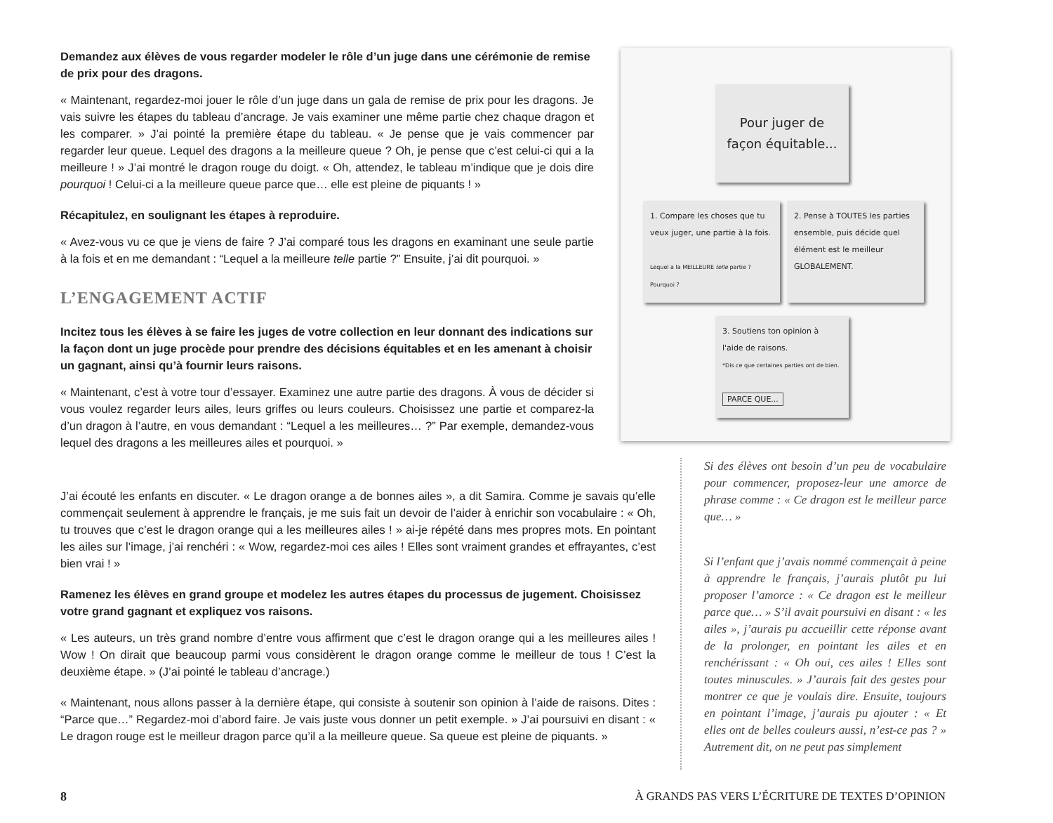Demandez aux élèves de vous regarder modeler le rôle d’un juge dans une cérémonie de remise de prix pour des dragons.
« Maintenant, regardez-moi jouer le rôle d’un juge dans un gala de remise de prix pour les dragons. Je vais suivre les étapes du tableau d’ancrage. Je vais examiner une même partie chez chaque dragon et les comparer. » J’ai pointé la première étape du tableau. « Je pense que je vais commencer par regarder leur queue. Lequel des dragons a la meilleure queue ? Oh, je pense que c’est celui-ci qui a la meilleure ! » J’ai montré le dragon rouge du doigt. « Oh, attendez, le tableau m’indique que je dois dire pourquoi ! Celui-ci a la meilleure queue parce que… elle est pleine de piquants ! »
Récapitulez, en soulignant les étapes à reproduire.
« Avez-vous vu ce que je viens de faire ? J’ai comparé tous les dragons en examinant une seule partie à la fois et en me demandant : “Lequel a la meilleure telle partie ?” Ensuite, j’ai dit pourquoi. »
L’ENGAGEMENT ACTIF
Incitez tous les élèves à se faire les juges de votre collection en leur donnant des indications sur la façon dont un juge procède pour prendre des décisions équitables et en les amenant à choisir un gagnant, ainsi qu’à fournir leurs raisons.
« Maintenant, c’est à votre tour d’essayer. Examinez une autre partie des dragons. À vous de décider si vous voulez regarder leurs ailes, leurs griffes ou leurs couleurs. Choisissez une partie et comparez-la d’un dragon à l’autre, en vous demandant : “Lequel a les meilleures… ?” Par exemple, demandez-vous lequel des dragons a les meilleures ailes et pourquoi. »
Pour juger de façon équitable...
1. Compare les choses que tu veux juger, une partie à la fois.
Lequel a la MEILLEURE telle partie ? Pourquoi ?
2. Pense à TOUTES les parties ensemble, puis décide quel élément est le meilleur GLOBALEMENT.
3. Soutiens ton opinion à l'aide de raisons.
*Dis ce que certaines parties ont de bien.
PARCE QUE...
J’ai écouté les enfants en discuter. « Le dragon orange a de bonnes ailes », a dit Samira. Comme je savais qu’elle commençait seulement à apprendre le français, je me suis fait un devoir de l’aider à enrichir son vocabulaire : « Oh, tu trouves que c’est le dragon orange qui a les meilleures ailes ! » ai-je répété dans mes propres mots. En pointant les ailes sur l’image, j’ai renchéri : « Wow, regardez-moi ces ailes ! Elles sont vraiment grandes et effrayantes, c’est bien vrai ! »
Ramenez les élèves en grand groupe et modelez les autres étapes du processus de jugement. Choisissez votre grand gagnant et expliquez vos raisons.
« Les auteurs, un très grand nombre d’entre vous affirment que c’est le dragon orange qui a les meilleures ailes ! Wow ! On dirait que beaucoup parmi vous considèrent le dragon orange comme le meilleur de tous ! C’est la deuxième étape. » (J’ai pointé le tableau d’ancrage.)
« Maintenant, nous allons passer à la dernière étape, qui consiste à soutenir son opinion à l’aide de raisons. Dites : “Parce que…” Regardez-moi d’abord faire. Je vais juste vous donner un petit exemple. » J’ai poursuivi en disant : « Le dragon rouge est le meilleur dragon parce qu’il a la meilleure queue. Sa queue est pleine de piquants. »
Si des élèves ont besoin d’un peu de vocabulaire pour commencer, proposez-leur une amorce de phrase comme : « Ce dragon est le meilleur parce que… »
Si l’enfant que j’avais nommé commençait à peine à apprendre le français, j’aurais plutôt pu lui proposer l’amorce : « Ce dragon est le meilleur parce que… » S’il avait poursuivi en disant : « les ailes », j’aurais pu accueillir cette réponse avant de la prolonger, en pointant les ailes et en renchérissant : « Oh oui, ces ailes ! Elles sont toutes minuscules. » J’aurais fait des gestes pour montrer ce que je voulais dire. Ensuite, toujours en pointant l’image, j’aurais pu ajouter : « Et elles ont de belles couleurs aussi, n’est-ce pas ? » Autrement dit, on ne peut pas simplement
8 À GRANDS PAS VERS L’ÉCRITURE DE TEXTES D’OPINION